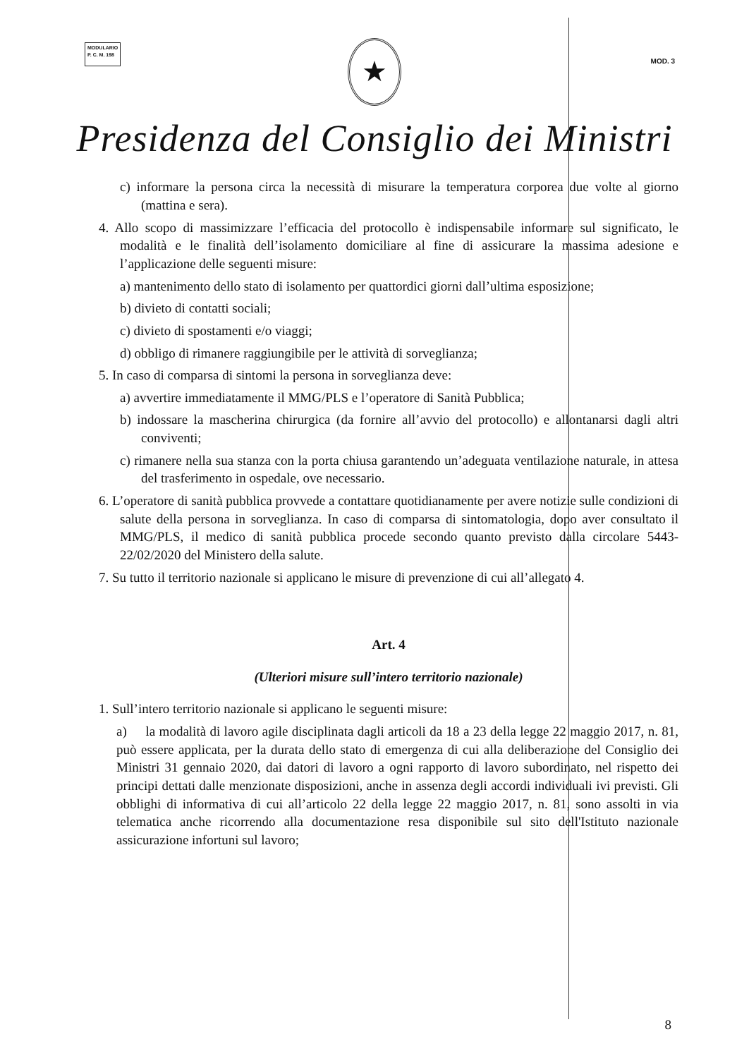MODULARIO
P. C. M. 198
MOD. 3
★
Presidenza del Consiglio dei Ministri
c) informare la persona circa la necessità di misurare la temperatura corporea due volte al giorno (mattina e sera).
4. Allo scopo di massimizzare l’efficacia del protocollo è indispensabile informare sul significato, le modalità e le finalità dell’isolamento domiciliare al fine di assicurare la massima adesione e l’applicazione delle seguenti misure:
a) mantenimento dello stato di isolamento per quattordici giorni dall’ultima esposizione;
b) divieto di contatti sociali;
c) divieto di spostamenti e/o viaggi;
d) obbligo di rimanere raggiungibile per le attività di sorveglianza;
5. In caso di comparsa di sintomi la persona in sorveglianza deve:
a) avvertire immediatamente il MMG/PLS e l’operatore di Sanità Pubblica;
b) indossare la mascherina chirurgica (da fornire all’avvio del protocollo) e allontanarsi dagli altri conviventi;
c) rimanere nella sua stanza con la porta chiusa garantendo un’adeguata ventilazione naturale, in attesa del trasferimento in ospedale, ove necessario.
6. L’operatore di sanità pubblica provvede a contattare quotidianamente per avere notizie sulle condizioni di salute della persona in sorveglianza. In caso di comparsa di sintomatologia, dopo aver consultato il MMG/PLS, il medico di sanità pubblica procede secondo quanto previsto dalla circolare 5443-22/02/2020 del Ministero della salute.
7. Su tutto il territorio nazionale si applicano le misure di prevenzione di cui all’allegato 4.
Art. 4
(Ulteriori misure sull’intero territorio nazionale)
1. Sull’intero territorio nazionale si applicano le seguenti misure:
a) la modalità di lavoro agile disciplinata dagli articoli da 18 a 23 della legge 22 maggio 2017, n. 81, può essere applicata, per la durata dello stato di emergenza di cui alla deliberazione del Consiglio dei Ministri 31 gennaio 2020, dai datori di lavoro a ogni rapporto di lavoro subordinato, nel rispetto dei principi dettati dalle menzionate disposizioni, anche in assenza degli accordi individuali ivi previsti. Gli obblighi di informativa di cui all’articolo 22 della legge 22 maggio 2017, n. 81, sono assolti in via telematica anche ricorrendo alla documentazione resa disponibile sul sito dell'Istituto nazionale assicurazione infortuni sul lavoro;
8